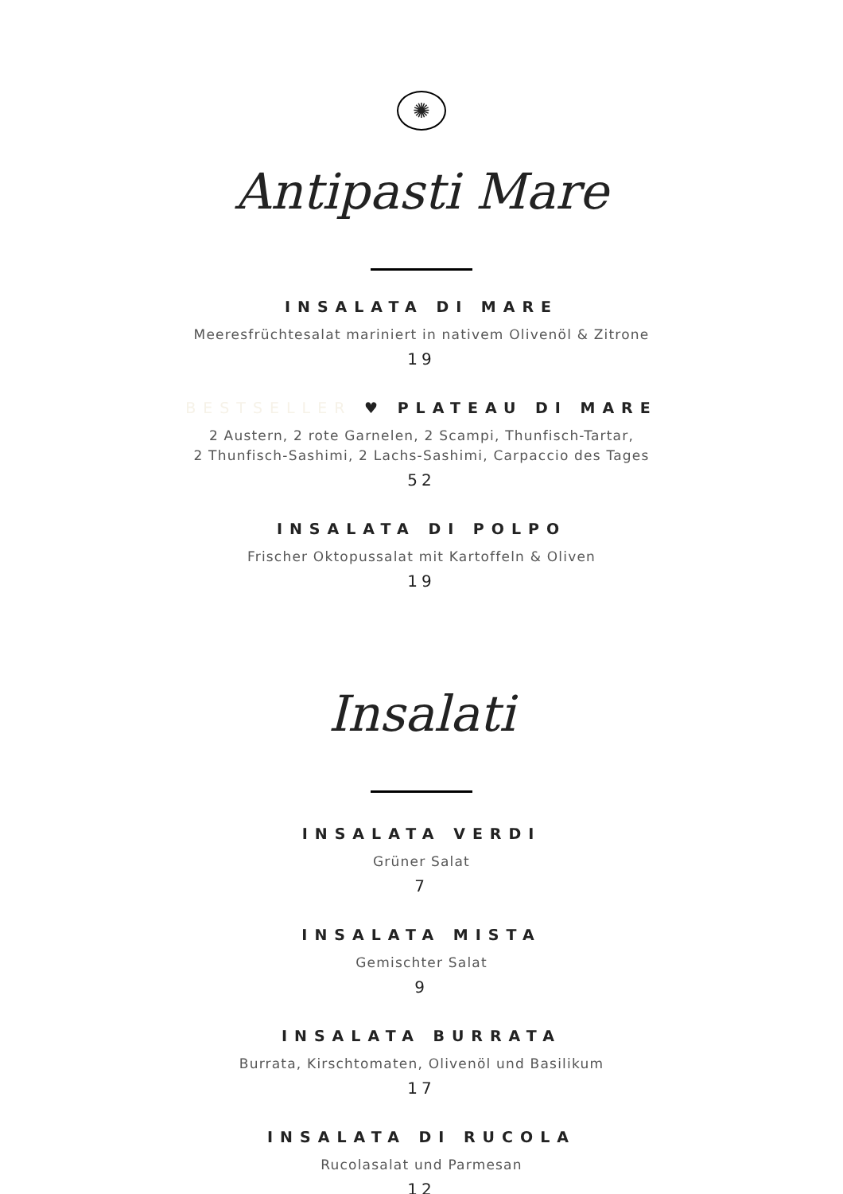✺
Antipasti Mare
INSALATA DI MARE
Meeresfrüchtesalat mariniert in nativem Olivenöl & Zitrone
19
BESTSELLER ♥ PLATEAU DI MARE
2 Austern, 2 rote Garnelen, 2 Scampi, Thunfisch-Tartar,
2 Thunfisch-Sashimi, 2 Lachs-Sashimi, Carpaccio des Tages
52
INSALATA DI POLPO
Frischer Oktopussalat mit Kartoffeln & Oliven
19
Insalati
INSALATA VERDI
Grüner Salat
7
INSALATA MISTA
Gemischter Salat
9
INSALATA BURRATA
Burrata, Kirschtomaten, Olivenöl und Basilikum
17
INSALATA DI RUCOLA
Rucolasalat und Parmesan
12